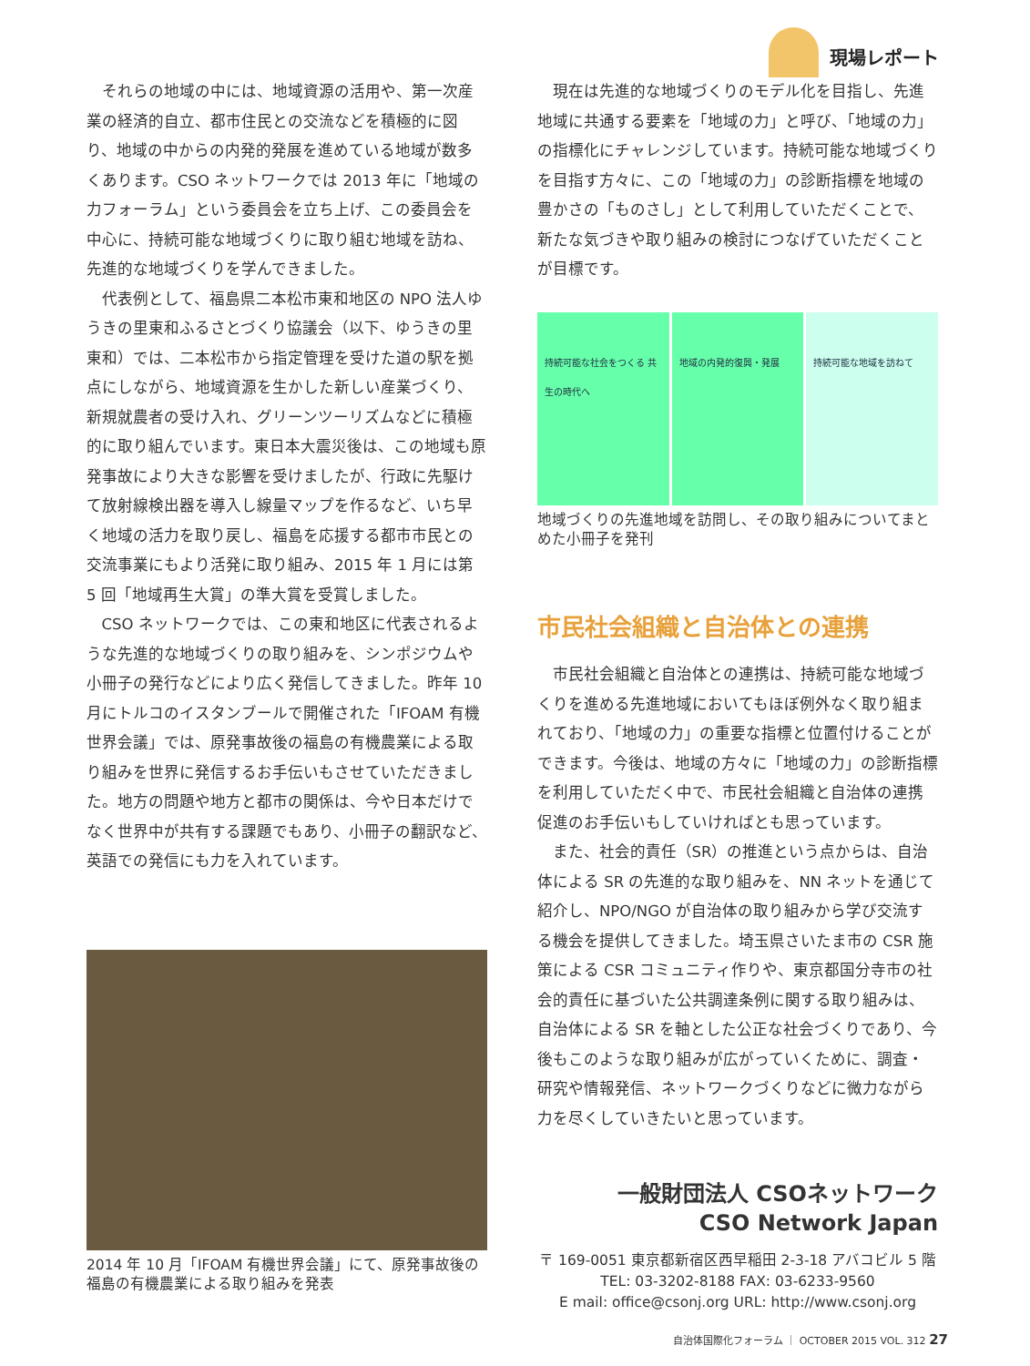現場レポート
それらの地域の中には、地域資源の活用や、第一次産業の経済的自立、都市住民との交流などを積極的に図り、地域の中からの内発的発展を進めている地域が数多くあります。CSO ネットワークでは 2013 年に「地域の力フォーラム」という委員会を立ち上げ、この委員会を中心に、持続可能な地域づくりに取り組む地域を訪ね、先進的な地域づくりを学んできました。
代表例として、福島県二本松市東和地区の NPO 法人ゆうきの里東和ふるさとづくり協議会（以下、ゆうきの里東和）では、二本松市から指定管理を受けた道の駅を拠点にしながら、地域資源を生かした新しい産業づくり、新規就農者の受け入れ、グリーンツーリズムなどに積極的に取り組んでいます。東日本大震災後は、この地域も原発事故により大きな影響を受けましたが、行政に先駆けて放射線検出器を導入し線量マップを作るなど、いち早く地域の活力を取り戻し、福島を応援する都市市民との交流事業にもより活発に取り組み、2015 年 1 月には第 5 回「地域再生大賞」の準大賞を受賞しました。
CSO ネットワークでは、この東和地区に代表されるような先進的な地域づくりの取り組みを、シンポジウムや小冊子の発行などにより広く発信してきました。昨年 10 月にトルコのイスタンブールで開催された「IFOAM 有機世界会議」では、原発事故後の福島の有機農業による取り組みを世界に発信するお手伝いもさせていただきました。地方の問題や地方と都市の関係は、今や日本だけでなく世界中が共有する課題でもあり、小冊子の翻訳など、英語での発信にも力を入れています。
2014 年 10 月「IFOAM 有機世界会議」にて、原発事故後の福島の有機農業による取り組みを発表
現在は先進的な地域づくりのモデル化を目指し、先進地域に共通する要素を「地域の力」と呼び、「地域の力」の指標化にチャレンジしています。持続可能な地域づくりを目指す方々に、この「地域の力」の診断指標を地域の豊かさの「ものさし」として利用していただくことで、新たな気づきや取り組みの検討につなげていただくことが目標です。
持続可能な社会をつくる 共生の時代へ 地域の内発的復興・発展 持続可能な地域を訪ねて
地域づくりの先進地域を訪問し、その取り組みについてまとめた小冊子を発刊
市民社会組織と自治体との連携
市民社会組織と自治体との連携は、持続可能な地域づくりを進める先進地域においてもほぼ例外なく取り組まれており、「地域の力」の重要な指標と位置付けることができます。今後は、地域の方々に「地域の力」の診断指標を利用していただく中で、市民社会組織と自治体の連携促進のお手伝いもしていければとも思っています。
また、社会的責任（SR）の推進という点からは、自治体による SR の先進的な取り組みを、NN ネットを通じて紹介し、NPO/NGO が自治体の取り組みから学び交流する機会を提供してきました。埼玉県さいたま市の CSR 施策による CSR コミュニティ作りや、東京都国分寺市の社会的責任に基づいた公共調達条例に関する取り組みは、自治体による SR を軸とした公正な社会づくりであり、今後もこのような取り組みが広がっていくために、調査・研究や情報発信、ネットワークづくりなどに微力ながら力を尽くしていきたいと思っています。
一般財団法人 CSOネットワーク
CSO Network Japan
〒 169-0051 東京都新宿区西早稲田 2-3-18 アバコビル 5 階
TEL: 03-3202-8188 FAX: 03-6233-9560
E mail: office@csonj.org URL: http://www.csonj.org
自治体国際化フォーラム ｜ OCTOBER 2015 VOL. 312 27